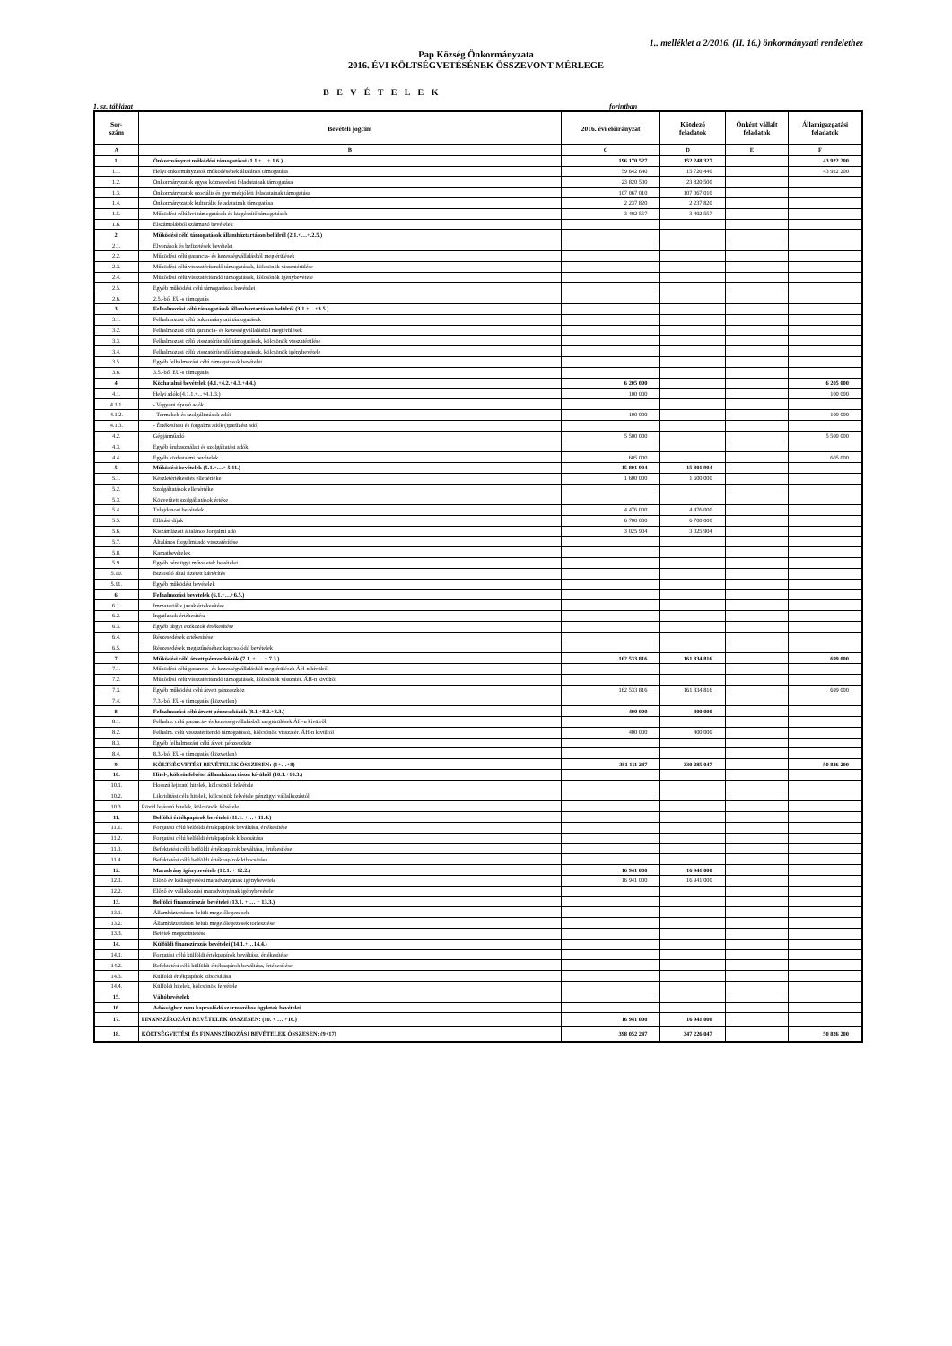1.. melléklet a 2/2016. (II. 16.) önkormányzati rendelethez
Pap Község Önkormányzata
2016. ÉVI KÖLTSÉGVETÉSÉNEK ÖSSZEVONT MÉRLEGE
B E V É T E L E K
1. sz. táblázat forintban
| Sor- szám | Bevételi jogcím | 2016. évi előirányzat | Kötelező feladatok | Önként vállalt feladatok | Államigazgatási feladatok |
| --- | --- | --- | --- | --- | --- |
| A | B | C | D | E | F |
| 1. | Önkormányzat működési támogatásai (1.1.+…+.1.6.) | 196 170 527 | 152 248 327 | | 43 922 200 |
| 1.1. | Helyi önkormányzatok működésének általános támogatása | 59 642 640 | 15 720 440 | | 43 922 200 |
| 1.2. | Önkormányzatok egyes köznevelési feladatainak támogatása | 23 820 500 | 23 820 500 | | |
| 1.3. | Önkormányzatok szociális és gyermekjóléti feladatainak támogatása | 107 067 010 | 107 067 010 | | |
| 1.4. | Önkormányzatok kulturális feladatainak támogatása | 2 237 820 | 2 237 820 | | |
| 1.5. | Működési célú kvi támogatások és kiegészítő támogatások | 3 402 557 | 3 402 557 | | |
| 1.6. | Elszámolásból származó bevételek | | | | |
| 2. | Működési célú támogatások államháztartáson belülről (2.1.+…+.2.5.) | | | | |
| 2.1. | Elvonások és befizetések bevételei | | | | |
| 2.2. | Működési célú garancia- és kezességvállalásból megtérülések | | | | |
| 2.3. | Működési célú visszatérítendő támogatások, kölcsönök visszatérülése | | | | |
| 2.4. | Működési célú visszatérítendő támogatások, kölcsönök igénybevétele | | | | |
| 2.5. | Egyéb működési célú támogatások bevételei | | | | |
| 2.6. | 2.5.-ből EU-s támogatás | | | | |
| 3. | Felhalmozási célú támogatások államháztartáson belülről (3.1.+…+3.5.) | | | | |
| 3.1. | Felhalmozási célú önkormányzati támogatások | | | | |
| 3.2. | Felhalmozási célú garancia- és kezességvállalásból megtérülések | | | | |
| 3.3. | Felhalmozási célú visszatérítendő támogatások, kölcsönök visszatérülése | | | | |
| 3.4. | Felhalmozási célú visszatérítendő támogatások, kölcsönök igénybevétele | | | | |
| 3.5. | Egyéb felhalmozási célú támogatások bevételei | | | | |
| 3.6. | 3.5.-ből EU-s támogatás | | | | |
| 4. | Közhatalmi bevételek (4.1.+4.2.+4.3.+4.4.) | 6 205 000 | | | 6 205 000 |
| 4.1. | Helyi adók (4.1.1.+...+4.1.3.) | 100 000 | | | 100 000 |
| 4.1.1. | - Vagyoni típusú adók | | | | |
| 4.1.2. | - Termékek és szolgáltatások adói | 100 000 | | | 100 000 |
| 4.1.3. | - Értékesítési és forgalmi adók (iparűzési adó) | | | | |
| 4.2. | Gépjárműadó | 5 500 000 | | | 5 500 000 |
| 4.3. | Egyéb áruhasználati és szolgáltatási adók | | | | |
| 4.4. | Egyéb közhatalmi bevételek | 605 000 | | | 605 000 |
| 5. | Működési bevételek (5.1.+…+ 5.11.) | 15 801 904 | 15 801 904 | | |
| 5.1. | Készletértékesítés ellenértéke | 1 600 000 | 1 600 000 | | |
| 5.2. | Szolgáltatások ellenértéke | | | | |
| 5.3. | Közvetített szolgáltatások értéke | | | | |
| 5.4. | Tulajdonosi bevételek | 4 476 000 | 4 476 000 | | |
| 5.5. | Ellátási díjak | 6 700 000 | 6 700 000 | | |
| 5.6. | Kiszámlázott általános forgalmi adó | 3 025 904 | 3 025 904 | | |
| 5.7. | Általános forgalmi adó visszatérítése | | | | |
| 5.8. | Kamatbevételek | | | | |
| 5.9. | Egyéb pénzügyi műveletek bevételei | | | | |
| 5.10. | Biztosító által fizetett kártérítés | | | | |
| 5.11. | Egyéb működési bevételek | | | | |
| 6. | Felhalmozási bevételek (6.1.+…+6.5.) | | | | |
| 6.1. | Immateriális javak értékesítése | | | | |
| 6.2. | Ingatlanok értékesítése | | | | |
| 6.3. | Egyéb tárgyi eszközök értékesítése | | | | |
| 6.4. | Részesedések értékesítése | | | | |
| 6.5. | Részesedések megszűnéséhez kapcsolódó bevételek | | | | |
| 7. | Működési célú átvett pénzeszközök (7.1. + … + 7.3.) | 162 533 816 | 161 834 816 | | 699 000 |
| 7.1. | Működési célú garancia- és kezességvállalásból megtérülések ÁH-n kívülről | | | | |
| 7.2. | Működési célú visszatérítendő támogatások, kölcsönök visszatér. ÁH-n kívülről | | | | |
| 7.3. | Egyéb működési célú átvett pénzeszköz | 162 533 816 | 161 834 816 | | 699 000 |
| 7.4. | 7.3.-ból EU-s támogatás (közvetlen) | | | | |
| 8. | Felhalmozási célú átvett pénzeszközök (8.1.+8.2.+8.3.) | 400 000 | 400 000 | | |
| 8.1. | Felhalm. célú garancia- és kezességvállalásból megtérülések ÁH-n kívülről | | | | |
| 8.2. | Felhalm. célú visszatérítendő támogatások, kölcsönök visszatér. ÁH-n kívülről | 400 000 | 400 000 | | |
| 8.3. | Egyéb felhalmozási célú átvett pénzeszköz | | | | |
| 8.4. | 8.3.-ból EU-s támogatás (közvetlen) | | | | |
| 9. | KÖLTSÉGVETÉSI BEVÉTELEK ÖSSZESEN: (1+…+8) | 381 111 247 | 330 285 047 | | 50 826 200 |
| 10. | Hitel-, kölcsönfelvétel államháztartáson kívülről (10.1.+10.3.) | | | | |
| 10.1. | Hosszú lejáratú hitelek, kölcsönök felvétele | | | | |
| 10.2. | Likviditási célú hitelek, kölcsönök felvétele pénzügyi vállalkozástól | | | | |
| 10.3. | Rövid lejáratú hitelek, kölcsönök felvétele | | | | |
| 11. | Belföldi értékpapírok bevételei (11.1. +…+ 11.4.) | | | | |
| 11.1. | Forgatási célú belföldi értékpapírok beváltása, értékesítése | | | | |
| 11.2. | Forgatási célú belföldi értékpapírok kibocsátása | | | | |
| 11.3. | Befektetési célú belföldi értékpapírok beváltása, értékesítése | | | | |
| 11.4. | Befektetési célú belföldi értékpapírok kibocsátása | | | | |
| 12. | Maradvány igénybevétele (12.1. + 12.2.) | 16 941 000 | 16 941 000 | | |
| 12.1. | Előző év költségvetési maradványának igénybevétele | 16 941 000 | 16 941 000 | | |
| 12.2. | Előző év vállalkozási maradványának igénybevétele | | | | |
| 13. | Belföldi finanszírozás bevételei (13.1. + … + 13.3.) | | | | |
| 13.1. | Államháztartáson belüli megelőlegezések | | | | |
| 13.2. | Államháztartáson belüli megelőlegezések törlesztése | | | | |
| 13.3. | Betétek megszüntetése | | | | |
| 14. | Külföldi finanszírozás bevételei (14.1.+…14.4.) | | | | |
| 14.1. | Forgatási célú külföldi értékpapírok beváltása, értékesítése | | | | |
| 14.2. | Befektetési célú külföldi értékpapírok beváltása, értékesítése | | | | |
| 14.3. | Külföldi értékpapírok kibocsátása | | | | |
| 14.4. | Külföldi hitelek, kölcsönök felvétele | | | | |
| 15. | Váltóbevételek | | | | |
| 16. | Adóssághoz nem kapcsolódó származékos ügyletek bevételei | | | | |
| 17. | FINANSZÍROZÁSI BEVÉTELEK ÖSSZESEN: (10. + … +16.) | 16 941 000 | 16 941 000 | | |
| 18. | KÖLTSÉGVETÉSI ÉS FINANSZÍROZÁSI BEVÉTELEK ÖSSZESEN: (9+17) | 398 052 247 | 347 226 047 | | 50 826 200 |